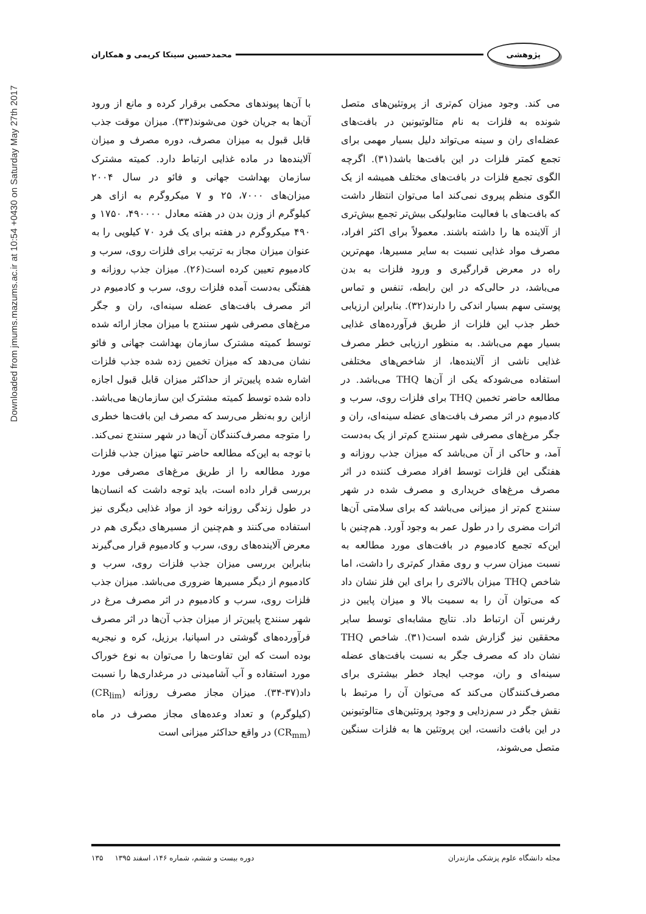Downloaded from jmums.mazums.ac.ir at 10:54 +0430 on Saturday May 27th 2017
پژوهشی
محمدحسین سینکا کریمی و همکاران
می کند. وجود میزان کم‌تری از پروتئین‌های متصل شونده به فلزات به نام متالوتیونین در بافت‌های عضله‌ای ران و سینه می‌تواند دلیل بسیار مهمی برای تجمع کمتر فلزات در این بافت‌ها باشد(۳۱). اگرچه الگوی تجمع فلزات در بافت‌های مختلف همیشه از یک الگوی منظم پیروی نمی‌کند اما می‌توان انتظار داشت که بافت‌های با فعالیت متابولیکی بیش‌تر تجمع بیش‌تری از آلاینده ها را داشته باشند. معمولاً برای اکثر افراد، مصرف مواد غذایی نسبت به سایر مسیرها، مهم‌ترین راه در معرض قرارگیری و ورود فلزات به بدن می‌باشد، در حالی‌که در این رابطه، تنفس و تماس پوستی سهم بسیار اندکی را دارند(۳۲). بنابراین ارزیابی خطر جذب این فلزات از طریق فرآورده‌های غذایی بسیار مهم می‌باشد. به منظور ارزیابی خطر مصرف غذایی ناشی از آلاینده‌ها، از شاخص‌های مختلفی استفاده می‌شودکه یکی از آن‌ها THQ می‌باشد. در مطالعه حاضر تخمین THQ برای فلزات روی، سرب و کادمیوم در اثر مصرف بافت‌های عضله سینه‌ای، ران و جگر مرغ‌های مصرفی شهر سنندج کم‌تر از یک به‌دست آمد، و حاکی از آن می‌باشد که میزان جذب روزانه و هفتگی این فلزات توسط افراد مصرف کننده در اثر مصرف مرغ‌های خریداری و مصرف شده در شهر سنندج کم‌تر از میزانی می‌باشد که برای سلامتی آن‌ها اثرات مضری را در طول عمر به وجود آورد. هم‌چنین با این‌که تجمع کادمیوم در بافت‌های مورد مطالعه به نسبت میزان سرب و روی مقدار کم‌تری را داشت، اما شاخص THQ میزان بالاتری را برای این فلز نشان داد که می‌توان آن را به سمیت بالا و میزان پایین دز رفرنس آن ارتباط داد. نتایج مشابه‌ای توسط سایر محققین نیز گزارش شده است(۳۱). شاخص THQ نشان داد که مصرف جگر به نسبت بافت‌های عضله سینه‌ای و ران، موجب ایجاد خطر بیشتری برای مصرف‌کنندگان می‌کند که می‌توان آن را مرتبط با نقش جگر در سم‌زدایی و وجود پروتئین‌های متالوتیونین در این بافت دانست، این پروتئین ها به فلزات سنگین متصل می‌شوند،
با آن‌ها پیوندهای محکمی برقرار کرده و مانع از ورود آن‌ها به جریان خون می‌شوند(۳۳). میزان موقت جذب قابل قبول به میزان مصرف، دوره مصرف و میزان آلاینده‌ها در ماده غذایی ارتباط دارد. کمیته مشترک سازمان بهداشت جهانی و فائو در سال ۲۰۰۴ میزان‌های ۷۰۰۰، ۲۵ و ۷ میکروگرم به ازای هر کیلوگرم از وزن بدن در هفته معادل ۴۹۰۰۰۰، ۱۷۵۰ و ۴۹۰ میکروگرم در هفته برای یک فرد ۷۰ کیلویی را به عنوان میزان مجاز به ترتیب برای فلزات روی، سرب و کادمیوم تعیین کرده است(۲۶). میزان جذب روزانه و هفتگی به‌دست آمده فلزات روی، سرب و کادمیوم در اثر مصرف بافت‌های عضله سینه‌ای، ران و جگر مرغ‌های مصرفی شهر سنندج با میزان مجاز ارائه شده توسط کمیته مشترک سازمان بهداشت جهانی و فائو نشان می‌دهد که میزان تخمین زده شده جذب فلزات اشاره شده پایین‌تر از حداکثر میزان قابل قبول اجازه داده شده توسط کمیته مشترک این سازمان‌ها می‌باشد. ازاین رو به‌نظر می‌رسد که مصرف این بافت‌ها خطری را متوجه مصرف‌کنندگان آن‌ها در شهر سنندج نمی‌کند. با توجه به این‌که مطالعه حاضر تنها میزان جذب فلزات مورد مطالعه را از طریق مرغ‌های مصرفی مورد بررسی قرار داده است، باید توجه داشت که انسان‌ها در طول زندگی روزانه خود از مواد غذایی دیگری نیز استفاده می‌کنند و هم‌چنین از مسیرهای دیگری هم در معرض آلاینده‌های روی، سرب و کادمیوم قرار می‌گیرند بنابراین بررسی میزان جذب فلزات روی، سرب و کادمیوم از دیگر مسیرها ضروری می‌باشد. میزان جذب فلزات روی، سرب و کادمیوم در اثر مصرف مرغ در شهر سنندج پایین‌تر از میزان جذب آن‌ها در اثر مصرف فرآورده‌های گوشتی در اسپانیا، برزیل، کره و نیجریه بوده است که این تفاوت‌ها را می‌توان به نوع خوراک مورد استفاده و آب آشامیدنی در مرغداری‌ها را نسبت داد(۳۷-۳۴). میزان مجاز مصرف روزانه (CR<sub>lim</sub>) (کیلوگرم) و تعداد وعده‌های مجاز مصرف در ماه (CR<sub>mm</sub>) در واقع حداکثر میزانی است
مجله دانشگاه علوم پزشکی مازندران دوره بیست و ششم، شماره ۱۴۶، اسفند ۱۳۹۵ ۱۳۵